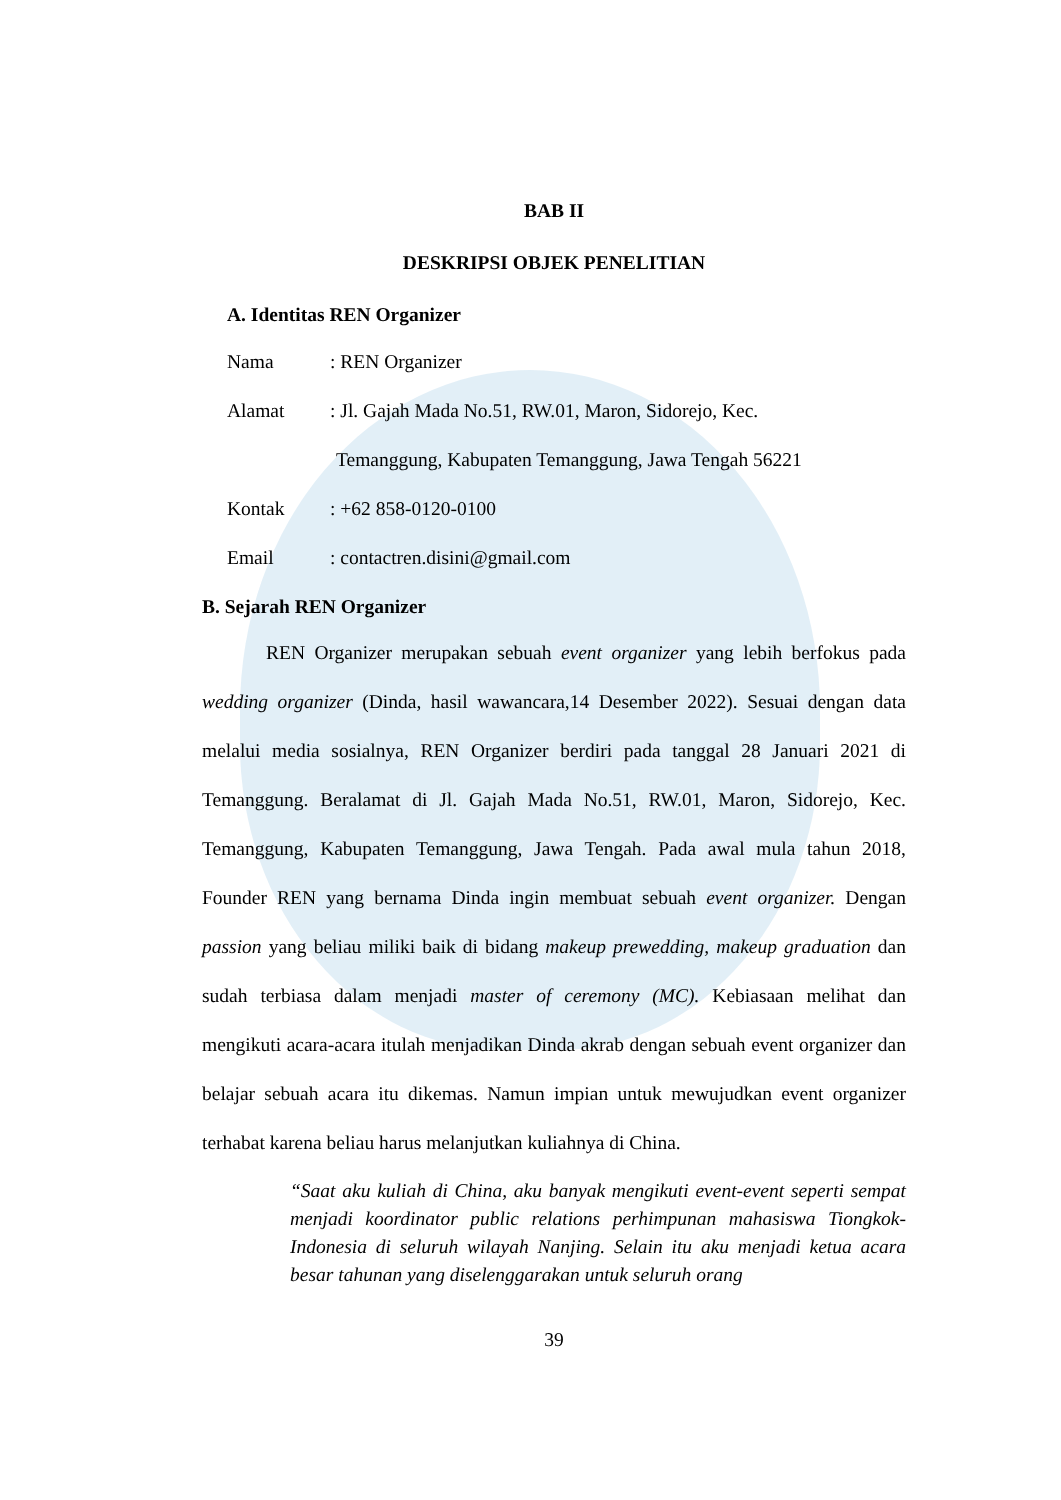BAB II
DESKRIPSI OBJEK PENELITIAN
A. Identitas REN Organizer
Nama: REN Organizer
Alamat: Jl. Gajah Mada No.51, RW.01, Maron, Sidorejo, Kec.
Temanggung, Kabupaten Temanggung, Jawa Tengah 56221
Kontak: +62 858-0120-0100
Email: contactren.disini@gmail.com
B. Sejarah REN Organizer
REN Organizer merupakan sebuah event organizer yang lebih berfokus pada wedding organizer (Dinda, hasil wawancara,14 Desember 2022). Sesuai dengan data melalui media sosialnya, REN Organizer berdiri pada tanggal 28 Januari 2021 di Temanggung. Beralamat di Jl. Gajah Mada No.51, RW.01, Maron, Sidorejo, Kec. Temanggung, Kabupaten Temanggung, Jawa Tengah. Pada awal mula tahun 2018, Founder REN yang bernama Dinda ingin membuat sebuah event organizer. Dengan passion yang beliau miliki baik di bidang makeup prewedding, makeup graduation dan sudah terbiasa dalam menjadi master of ceremony (MC). Kebiasaan melihat dan mengikuti acara-acara itulah menjadikan Dinda akrab dengan sebuah event organizer dan belajar sebuah acara itu dikemas. Namun impian untuk mewujudkan event organizer terhabat karena beliau harus melanjutkan kuliahnya di China.
“Saat aku kuliah di China, aku banyak mengikuti event-event seperti sempat menjadi koordinator public relations perhimpunan mahasiswa Tiongkok-Indonesia di seluruh wilayah Nanjing. Selain itu aku menjadi ketua acara besar tahunan yang diselenggarakan untuk seluruh orang
39